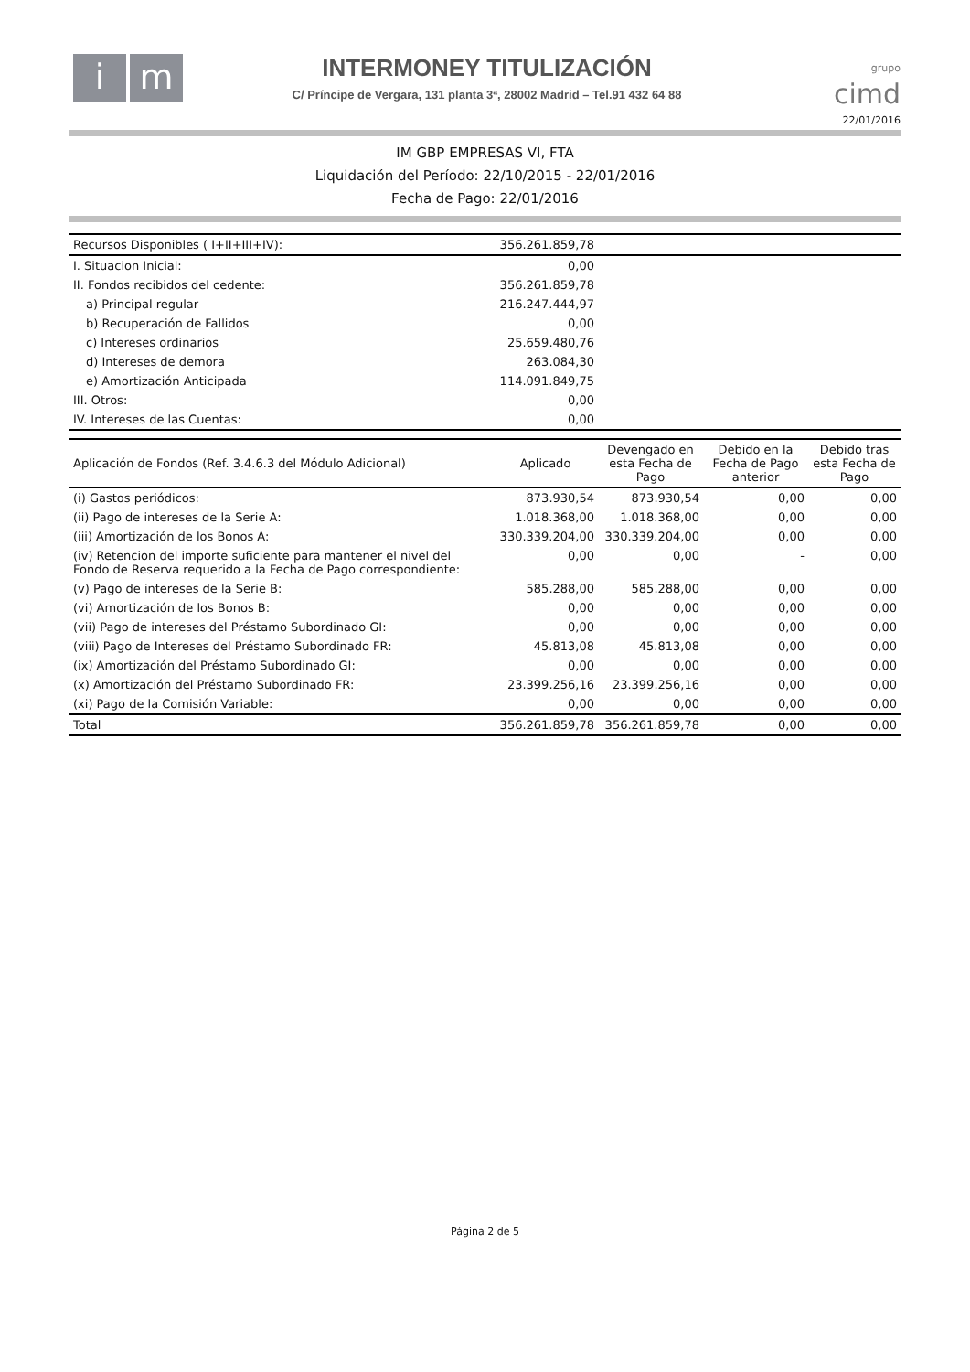i m
INTERMONEY TITULIZACIÓN
C/ Príncipe de Vergara, 131 planta 3ª, 28002 Madrid – Tel.91 432 64 88
grupo
cimd
22/01/2016
IM GBP EMPRESAS VI, FTA
Liquidación del Período: 22/10/2015 - 22/01/2016
Fecha de Pago: 22/01/2016
| Recursos Disponibles ( I+II+III+IV): | 356.261.859,78 | | | |
| I. Situacion Inicial: | 0,00 | | | |
| II. Fondos recibidos del cedente: | 356.261.859,78 | | | |
| a) Principal regular | 216.247.444,97 | | | |
| b) Recuperación de Fallidos | 0,00 | | | |
| c) Intereses ordinarios | 25.659.480,76 | | | |
| d) Intereses de demora | 263.084,30 | | | |
| e) Amortización Anticipada | 114.091.849,75 | | | |
| III. Otros: | 0,00 | | | |
| IV. Intereses de las Cuentas: | 0,00 | | | |
| Aplicación de Fondos (Ref. 3.4.6.3 del Módulo Adicional) | Aplicado | Devengado en esta Fecha de Pago | Debido en la Fecha de Pago anterior | Debido tras esta Fecha de Pago |
| --- | --- | --- | --- | --- |
| (i) Gastos periódicos: | 873.930,54 | 873.930,54 | 0,00 | 0,00 |
| (ii) Pago de intereses de la Serie A: | 1.018.368,00 | 1.018.368,00 | 0,00 | 0,00 |
| (iii) Amortización de los Bonos A: | 330.339.204,00 | 330.339.204,00 | 0,00 | 0,00 |
| (iv) Retencion del importe suficiente para mantener el nivel del Fondo de Reserva requerido a la Fecha de Pago correspondiente: | 0,00 | 0,00 | - | 0,00 |
| (v) Pago de intereses de la Serie B: | 585.288,00 | 585.288,00 | 0,00 | 0,00 |
| (vi) Amortización de los Bonos B: | 0,00 | 0,00 | 0,00 | 0,00 |
| (vii) Pago de intereses del Préstamo Subordinado GI: | 0,00 | 0,00 | 0,00 | 0,00 |
| (viii) Pago de Intereses del Préstamo Subordinado FR: | 45.813,08 | 45.813,08 | 0,00 | 0,00 |
| (ix) Amortización del Préstamo Subordinado GI: | 0,00 | 0,00 | 0,00 | 0,00 |
| (x) Amortización del Préstamo Subordinado FR: | 23.399.256,16 | 23.399.256,16 | 0,00 | 0,00 |
| (xi) Pago de la Comisión Variable: | 0,00 | 0,00 | 0,00 | 0,00 |
| Total | 356.261.859,78 | 356.261.859,78 | 0,00 | 0,00 |
Página 2 de 5